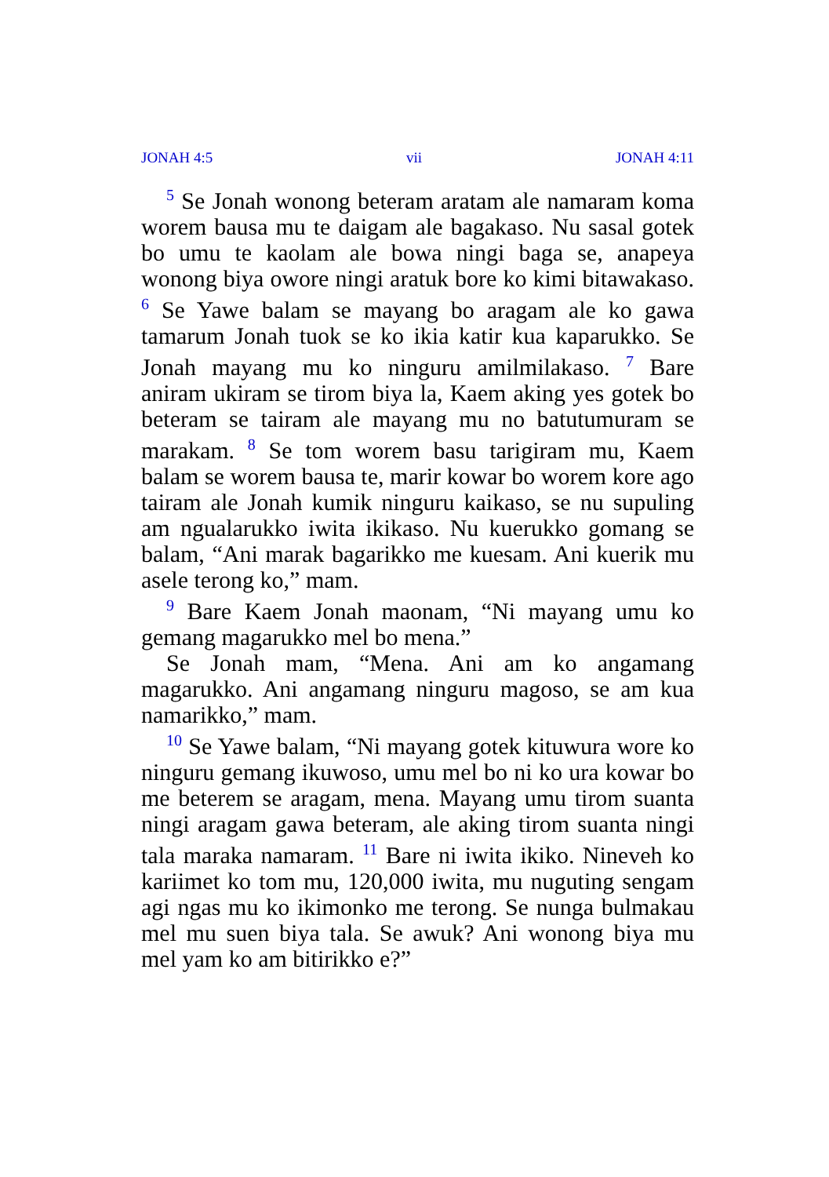JONAH 4:5 vii JONAH 4:11
<sup>5</sup> Se Jonah wonong beteram aratam ale namaram koma worem bausa mu te daigam ale bagakaso. Nu sasal gotek bo umu te kaolam ale bowa ningi baga se, anapeya wonong biya owore ningi aratuk bore ko kimi bitawakaso. <sup>6</sup> Se Yawe balam se mayang bo aragam ale ko gawa tamarum Jonah tuok se ko ikia katir kua kaparukko. Se Jonah mayang mu ko ninguru amilmilakaso. <sup>7</sup> Bare aniram ukiram se tirom biya la, Kaem aking yes gotek bo beteram se tairam ale mayang mu no batutumuram se marakam. <sup>8</sup> Se tom worem basu tarigiram mu, Kaem balam se worem bausa te, marir kowar bo worem kore ago tairam ale Jonah kumik ninguru kaikaso, se nu supuling am ngualarukko iwita ikikaso. Nu kuerukko gomang se balam, “Ani marak bagarikko me kuesam. Ani kuerik mu asele terong ko,” mam.
<sup>9</sup> Bare Kaem Jonah maonam, “Ni mayang umu ko gemang magarukko mel bo mena.”
Se Jonah mam, “Mena. Ani am ko angamang magarukko. Ani angamang ninguru magoso, se am kua namarikko,” mam.
<sup>10</sup> Se Yawe balam, “Ni mayang gotek kituwura wore ko ninguru gemang ikuwoso, umu mel bo ni ko ura kowar bo me beterem se aragam, mena. Mayang umu tirom suanta ningi aragam gawa beteram, ale aking tirom suanta ningi tala maraka namaram. <sup>11</sup> Bare ni iwita ikiko. Nineveh ko kariimet ko tom mu, 120,000 iwita, mu nuguting sengam agi ngas mu ko ikimonko me terong. Se nunga bulmakau mel mu suen biya tala. Se awuk? Ani wonong biya mu mel yam ko am bitirikko e?”